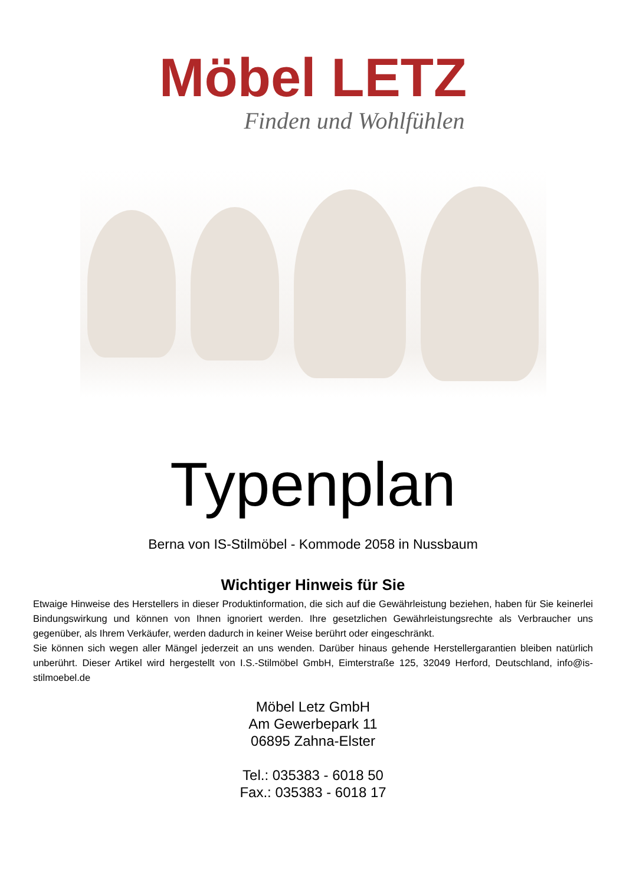Möbel LETZ
Finden und Wohlfühlen
Typenplan
Berna von IS-Stilmöbel - Kommode 2058 in Nussbaum
Wichtiger Hinweis für Sie
Etwaige Hinweise des Herstellers in dieser Produktinformation, die sich auf die Gewährleistung beziehen, haben für Sie keinerlei Bindungswirkung und können von Ihnen ignoriert werden. Ihre gesetzlichen Gewährleistungsrechte als Verbraucher uns gegenüber, als Ihrem Verkäufer, werden dadurch in keiner Weise berührt oder eingeschränkt.
Sie können sich wegen aller Mängel jederzeit an uns wenden. Darüber hinaus gehende Herstellergarantien bleiben natürlich unberührt. Dieser Artikel wird hergestellt von I.S.-Stilmöbel GmbH, Eimterstraße 125, 32049 Herford, Deutschland, info@is-stilmoebel.de
Möbel Letz GmbH
Am Gewerbepark 11
06895 Zahna-Elster
Tel.: 035383 - 6018 50
Fax.: 035383 - 6018 17